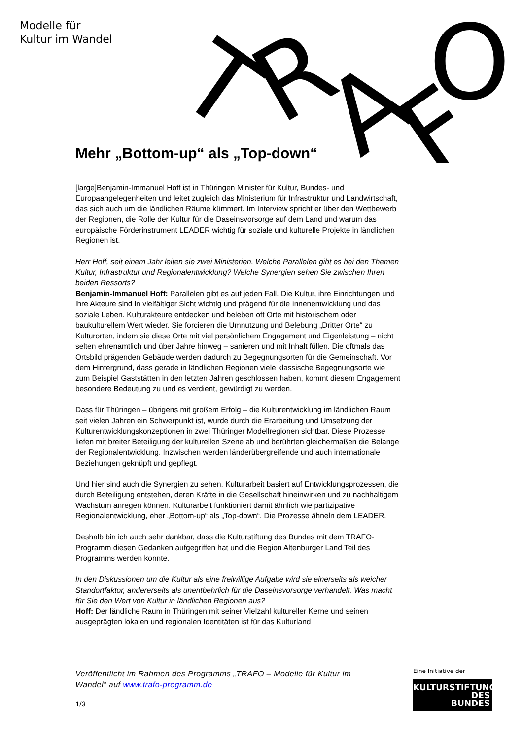Modelle für
Kultur im Wandel
T
R
A
F
O
Mehr „Bottom-up“ als „Top-down“
[large]Benjamin-Immanuel Hoff ist in Thüringen Minister für Kultur, Bundes- und Europaangelegenheiten und leitet zugleich das Ministerium für Infrastruktur und Landwirtschaft, das sich auch um die ländlichen Räume kümmert. Im Interview spricht er über den Wettbewerb der Regionen, die Rolle der Kultur für die Daseinsvorsorge auf dem Land und warum das europäische Förderinstrument LEADER wichtig für soziale und kulturelle Projekte in ländlichen Regionen ist.
Herr Hoff, seit einem Jahr leiten sie zwei Ministerien. Welche Parallelen gibt es bei den Themen Kultur, Infrastruktur und Regionalentwicklung? Welche Synergien sehen Sie zwischen Ihren beiden Ressorts?
Benjamin-Immanuel Hoff: Parallelen gibt es auf jeden Fall. Die Kultur, ihre Einrichtungen und ihre Akteure sind in vielfältiger Sicht wichtig und prägend für die Innenentwicklung und das soziale Leben. Kulturakteure entdecken und beleben oft Orte mit historischem oder baukulturellem Wert wieder. Sie forcieren die Umnutzung und Belebung „Dritter Orte“ zu Kulturorten, indem sie diese Orte mit viel persönlichem Engagement und Eigenleistung – nicht selten ehrenamtlich und über Jahre hinweg – sanieren und mit Inhalt füllen. Die oftmals das Ortsbild prägenden Gebäude werden dadurch zu Begegnungsorten für die Gemeinschaft. Vor dem Hintergrund, dass gerade in ländlichen Regionen viele klassische Begegnungsorte wie zum Beispiel Gaststätten in den letzten Jahren geschlossen haben, kommt diesem Engagement besondere Bedeutung zu und es verdient, gewürdigt zu werden.
Dass für Thüringen – übrigens mit großem Erfolg – die Kulturentwicklung im ländlichen Raum seit vielen Jahren ein Schwerpunkt ist, wurde durch die Erarbeitung und Umsetzung der Kulturentwicklungskonzeptionen in zwei Thüringer Modellregionen sichtbar. Diese Prozesse liefen mit breiter Beteiligung der kulturellen Szene ab und berührten gleichermaßen die Belange der Regionalentwicklung. Inzwischen werden länderübergreifende und auch internationale Beziehungen geknüpft und gepflegt.
Und hier sind auch die Synergien zu sehen. Kulturarbeit basiert auf Entwicklungsprozessen, die durch Beteiligung entstehen, deren Kräfte in die Gesellschaft hineinwirken und zu nachhaltigem Wachstum anregen können. Kulturarbeit funktioniert damit ähnlich wie partizipative Regionalentwicklung, eher „Bottom-up“ als „Top-down“. Die Prozesse ähneln dem LEADER.
Deshalb bin ich auch sehr dankbar, dass die Kulturstiftung des Bundes mit dem TRAFO-Programm diesen Gedanken aufgegriffen hat und die Region Altenburger Land Teil des Programms werden konnte.
In den Diskussionen um die Kultur als eine freiwillige Aufgabe wird sie einerseits als weicher Standortfaktor, andererseits als unentbehrlich für die Daseinsvorsorge verhandelt. Was macht für Sie den Wert von Kultur in ländlichen Regionen aus?
Hoff: Der ländliche Raum in Thüringen mit seiner Vielzahl kultureller Kerne und seinen ausgeprägten lokalen und regionalen Identitäten ist für das Kulturland
Veröffentlicht im Rahmen des Programms „TRAFO – Modelle für Kultur im Wandel“ auf www.trafo-programm.de
1/3
Eine Initiative der
KULTURSTIFTUNG
DES
BUNDES